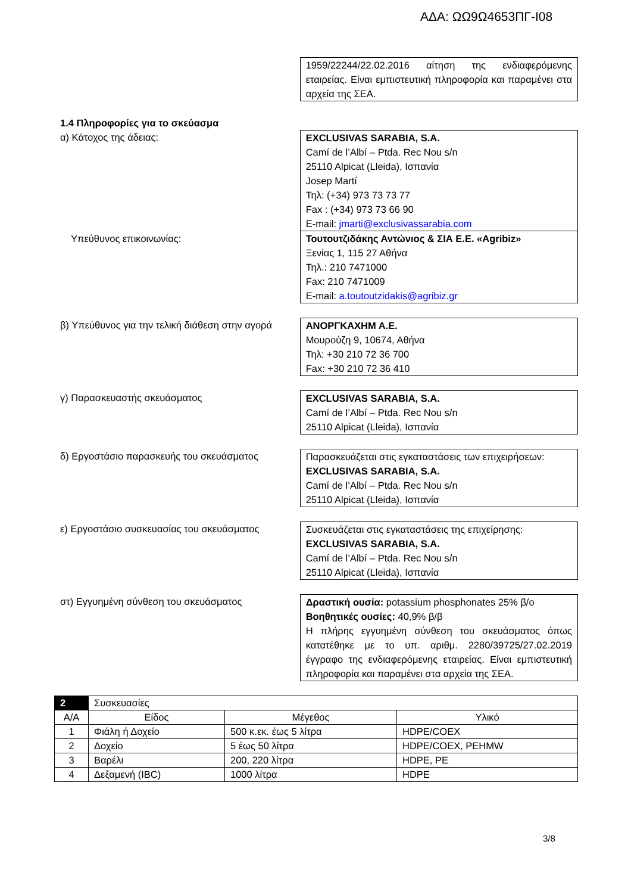ΑΔΑ: ΩΩ9Ω4653ΠΓ-Ι08
1959/22244/22.02.2016 αίτηση της ενδιαφερόμενης εταιρείας. Είναι εμπιστευτική πληροφορία και παραμένει στα αρχεία της ΣΕΑ.
1.4 Πληροφορίες για το σκεύασμα
α) Κάτοχος της άδειας: EXCLUSIVAS SARABIA, S.A.
Camí de l’Albí – Ptda. Rec Nou s/n
25110 Alpicat (Lleida), Ισπανία
Josep Martí
Τηλ: (+34) 973 73 73 77
Fax : (+34) 973 73 66 90
E-mail: jmarti@exclusivassarabia.com
Υπεύθυνος επικοινωνίας: Τουτουτζιδάκης Αντώνιος & ΣΙΑ Ε.Ε. «Agribiz»
Ξενίας 1, 115 27 Αθήνα
Τηλ.: 210 7471000
Fax: 210 7471009
E-mail: a.toutoutzidakis@agribiz.gr
β) Υπεύθυνος για την τελική διάθεση στην αγορά
ΑΝΟΡΓΚΑΧΗΜ Α.Ε.
Μουρούζη 9, 10674, Αθήνα
Τηλ: +30 210 72 36 700
Fax: +30 210 72 36 410
γ) Παρασκευαστής σκευάσματος EXCLUSIVAS SARABIA, S.A.
Camí de l’Albí – Ptda. Rec Nou s/n
25110 Alpicat (Lleida), Ισπανία
δ) Εργοστάσιο παρασκευής του σκευάσματος Παρασκευάζεται στις εγκαταστάσεις των επιχειρήσεων:
EXCLUSIVAS SARABIA, S.A.
Camí de l’Albí – Ptda. Rec Nou s/n
25110 Alpicat (Lleida), Ισπανία
ε) Εργοστάσιο συσκευασίας του σκευάσματος
Συσκευάζεται στις εγκαταστάσεις της επιχείρησης:
EXCLUSIVAS SARABIA, S.A.
Camí de l’Albí – Ptda. Rec Nou s/n
25110 Alpicat (Lleida), Ισπανία
στ) Εγγυημένη σύνθεση του σκευάσματος Δραστική ουσία: potassium phosphonates 25% β/ο
Βοηθητικές ουσίες: 40,9% β/β
Η πλήρης εγγυημένη σύνθεση του σκευάσματος όπως κατατέθηκε με το υπ. αριθμ. 2280/39725/27.02.2019 έγγραφο της ενδιαφερόμενης εταιρείας. Είναι εμπιστευτική πληροφορία και παραμένει στα αρχεία της ΣΕΑ.
| 2 | Συσκευασίες | | |
| --- | --- | --- | --- |
| Α/Α | Είδος | Μέγεθος | Υλικό |
| 1 | Φιάλη ή Δοχείο | 500 κ.εκ. έως 5 λίτρα | HDPE/COEX |
| 2 | Δοχείο | 5 έως 50 λίτρα | HDPE/COEX, PEHMW |
| 3 | Βαρέλι | 200, 220 λίτρα | HDPE, PE |
| 4 | Δεξαμενή (IBC) | 1000 λίτρα | HDPE |
3/8